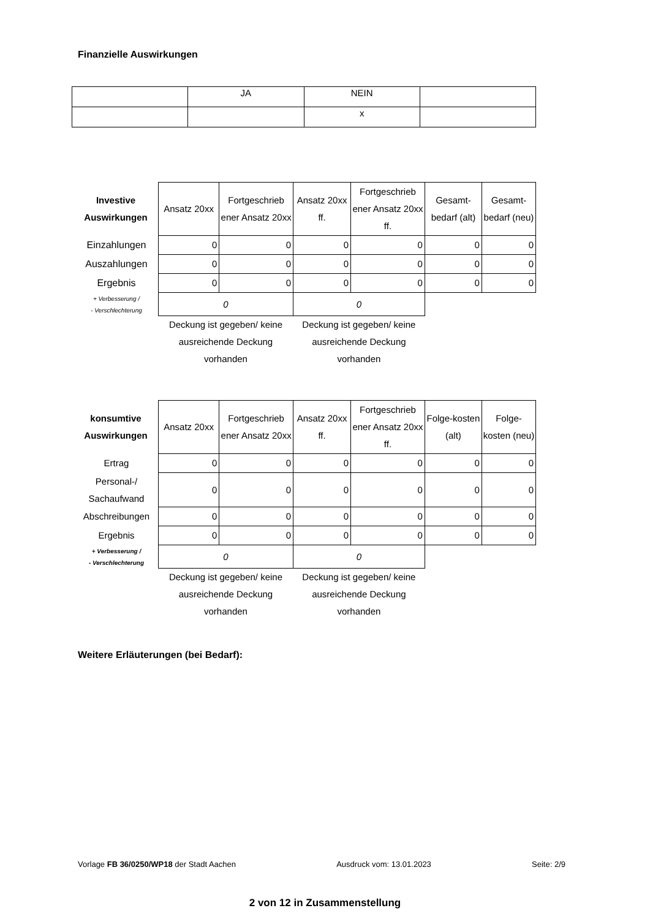Finanzielle Auswirkungen
| | JA | NEIN | |
| | | x | |
| Investive Auswirkungen | Ansatz 20xx | Fortgeschrieb ener Ansatz 20xx | Ansatz 20xx ff. | Fortgeschrieb ener Ansatz 20xx ff. | Gesamt-bedarf (alt) | Gesamt-bedarf (neu) |
| --- | --- | --- | --- | --- | --- | --- |
| Einzahlungen | 0 | 0 | 0 | 0 | 0 | 0 |
| Auszahlungen | 0 | 0 | 0 | 0 | 0 | 0 |
| Ergebnis | 0 | 0 | 0 | 0 | 0 | 0 |
| + Verbesserung / - Verschlechterung | 0 | | 0 | | | |
| | Deckung ist gegeben/ keine ausreichende Deckung vorhanden | | Deckung ist gegeben/ keine ausreichende Deckung vorhanden | | | |
| konsumtive Auswirkungen | Ansatz 20xx | Fortgeschrieb ener Ansatz 20xx | Ansatz 20xx ff. | Fortgeschrieb ener Ansatz 20xx ff. | Folge-kosten (alt) | Folge-kosten (neu) |
| --- | --- | --- | --- | --- | --- | --- |
| Ertrag | 0 | 0 | 0 | 0 | 0 | 0 |
| Personal-/ Sachaufwand | 0 | 0 | 0 | 0 | 0 | 0 |
| Abschreibungen | 0 | 0 | 0 | 0 | 0 | 0 |
| Ergebnis | 0 | 0 | 0 | 0 | 0 | 0 |
| + Verbesserung / - Verschlechterung | 0 | | 0 | | | |
| | Deckung ist gegeben/ keine ausreichende Deckung vorhanden | | Deckung ist gegeben/ keine ausreichende Deckung vorhanden | | | |
Weitere Erläuterungen (bei Bedarf):
Vorlage FB 36/0250/WP18 der Stadt Aachen Ausdruck vom: 13.01.2023 Seite: 2/9
2 von 12 in Zusammenstellung